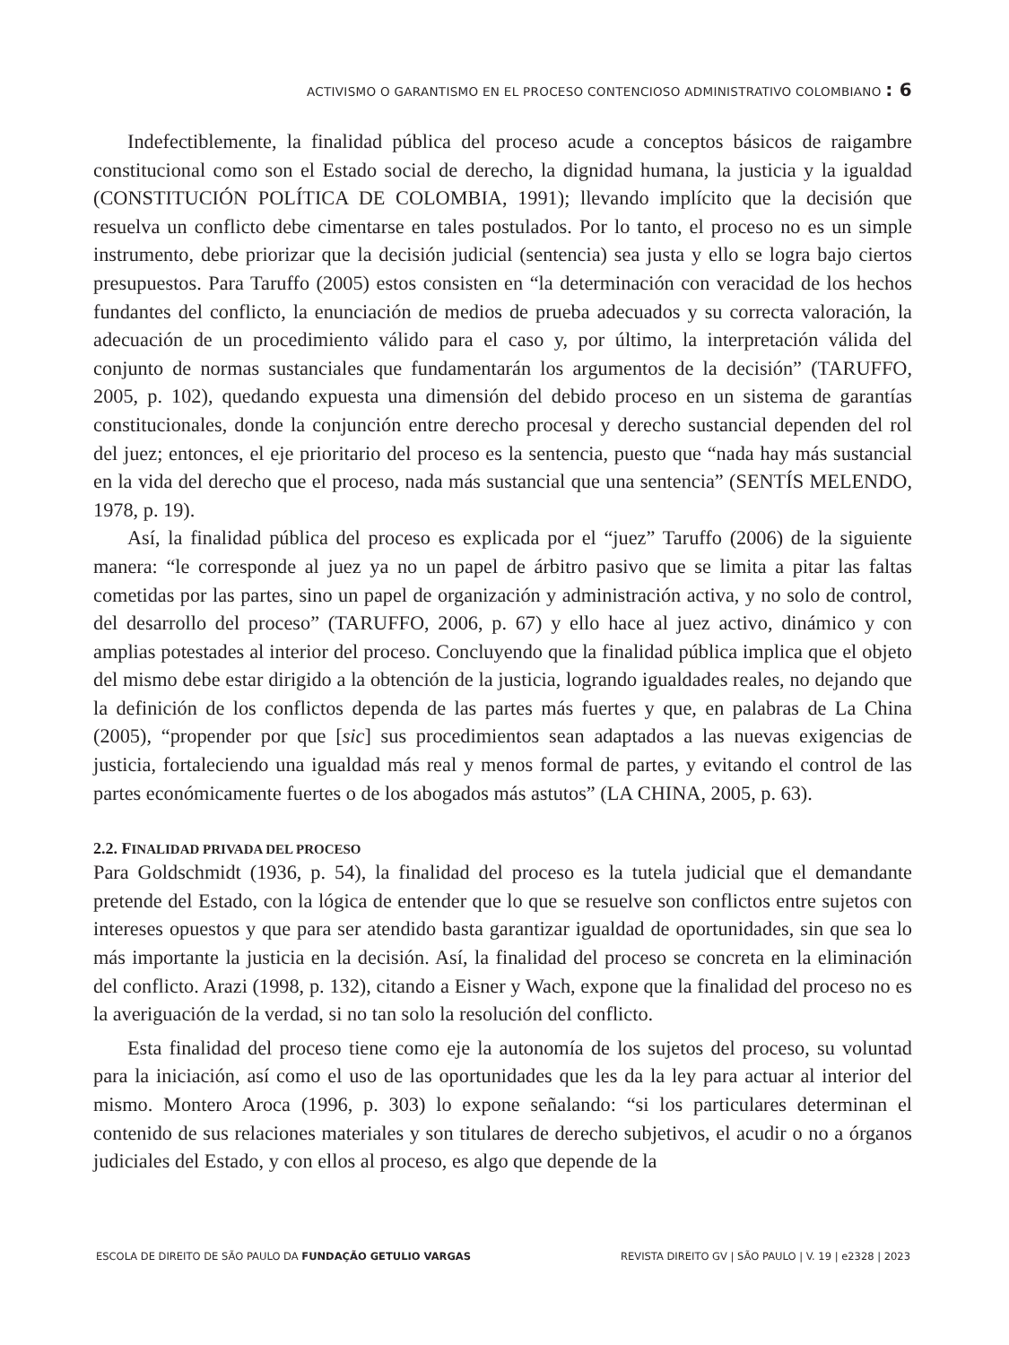ACTIVISMO O GARANTISMO EN EL PROCESO CONTENCIOSO ADMINISTRATIVO COLOMBIANO : 6
Indefectiblemente, la finalidad pública del proceso acude a conceptos básicos de raigambre constitucional como son el Estado social de derecho, la dignidad humana, la justicia y la igualdad (CONSTITUCIÓN POLÍTICA DE COLOMBIA, 1991); llevando implícito que la decisión que resuelva un conflicto debe cimentarse en tales postulados. Por lo tanto, el proceso no es un simple instrumento, debe priorizar que la decisión judicial (sentencia) sea justa y ello se logra bajo ciertos presupuestos. Para Taruffo (2005) estos consisten en “la determinación con veracidad de los hechos fundantes del conflicto, la enunciación de medios de prueba adecuados y su correcta valoración, la adecuación de un procedimiento válido para el caso y, por último, la interpretación válida del conjunto de normas sustanciales que fundamentarán los argumentos de la decisión” (TARUFFO, 2005, p. 102), quedando expuesta una dimensión del debido proceso en un sistema de garantías constitucionales, donde la conjunción entre derecho procesal y derecho sustancial dependen del rol del juez; entonces, el eje prioritario del proceso es la sentencia, puesto que “nada hay más sustancial en la vida del derecho que el proceso, nada más sustancial que una sentencia” (SENTÍS MELENDO, 1978, p. 19).
Así, la finalidad pública del proceso es explicada por el “juez” Taruffo (2006) de la siguiente manera: “le corresponde al juez ya no un papel de árbitro pasivo que se limita a pitar las faltas cometidas por las partes, sino un papel de organización y administración activa, y no solo de control, del desarrollo del proceso” (TARUFFO, 2006, p. 67) y ello hace al juez activo, dinámico y con amplias potestades al interior del proceso. Concluyendo que la finalidad pública implica que el objeto del mismo debe estar dirigido a la obtención de la justicia, logrando igualdades reales, no dejando que la definición de los conflictos dependa de las partes más fuertes y que, en palabras de La China (2005), “propender por que [sic] sus procedimientos sean adaptados a las nuevas exigencias de justicia, fortaleciendo una igualdad más real y menos formal de partes, y evitando el control de las partes económicamente fuertes o de los abogados más astutos” (LA CHINA, 2005, p. 63).
2.2. FINALIDAD PRIVADA DEL PROCESO
Para Goldschmidt (1936, p. 54), la finalidad del proceso es la tutela judicial que el demandante pretende del Estado, con la lógica de entender que lo que se resuelve son conflictos entre sujetos con intereses opuestos y que para ser atendido basta garantizar igualdad de oportunidades, sin que sea lo más importante la justicia en la decisión. Así, la finalidad del proceso se concreta en la eliminación del conflicto. Arazi (1998, p. 132), citando a Eisner y Wach, expone que la finalidad del proceso no es la averiguación de la verdad, si no tan solo la resolución del conflicto.
Esta finalidad del proceso tiene como eje la autonomía de los sujetos del proceso, su voluntad para la iniciación, así como el uso de las oportunidades que les da la ley para actuar al interior del mismo. Montero Aroca (1996, p. 303) lo expone señalando: “si los particulares determinan el contenido de sus relaciones materiales y son titulares de derecho subjetivos, el acudir o no a órganos judiciales del Estado, y con ellos al proceso, es algo que depende de la
ESCOLA DE DIREITO DE SÃO PAULO DA FUNDAÇÃO GETULIO VARGAS REVISTA DIREITO GV | SÃO PAULO | V. 19 | e2328 | 2023